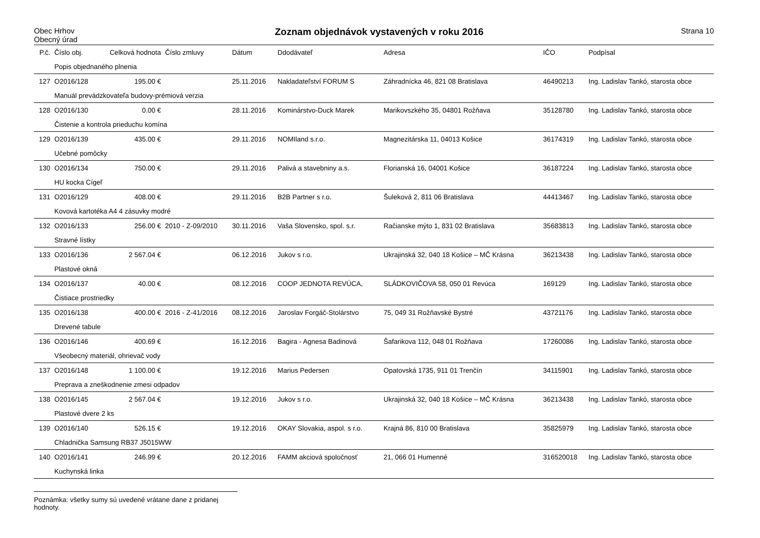Obec Hrhov
Obecný úrad
Zoznam objednávok vystavených v roku 2016
Strana 10
| P.č. | Číslo obj. | Celková hodnota | Číslo zmluvy | Dátum | Ddodávateľ | Adresa | IČO | Podpísal |
| --- | --- | --- | --- | --- | --- | --- | --- | --- |
| | Popis objednaného plnenia | | | | | | | |
| 127 | O2016/128 | 195.00 € | | 25.11.2016 | Nakladateľství FORUM S | Záhradnícka 46, 821 08 Bratislava | 46490213 | Ing. Ladislav Tankó, starosta obce |
| | Manuál prevádzkovateľa budovy-prémiová verzia | | | | | | | |
| 128 | O2016/130 | 0.00 € | | 28.11.2016 | Kominárstvo-Duck Marek | Marikovszkého 35, 04801 Rožňava | 35128780 | Ing. Ladislav Tankó, starosta obce |
| | Čistenie a kontrola prieduchu komína | | | | | | | |
| 129 | O2016/139 | 435.00 € | | 29.11.2016 | NOMIland s.r.o. | Magnezitárska 11, 04013 Košice | 36174319 | Ing. Ladislav Tankó, starosta obce |
| | Učebné pomôcky | | | | | | | |
| 130 | O2016/134 | 750.00 € | | 29.11.2016 | Palivá a stavebniny a.s. | Florianská 16, 04001 Košice | 36187224 | Ing. Ladislav Tankó, starosta obce |
| | HU kocka Cígeľ | | | | | | | |
| 131 | O2016/129 | 408.00 € | | 29.11.2016 | B2B Partner s r.o. | Šuleková 2, 811 06 Bratislava | 44413467 | Ing. Ladislav Tankó, starosta obce |
| | Kovová kartotéka A4 4 zásuvky modré | | | | | | | |
| 132 | O2016/133 | 256.00 € | 2010 - Z-09/2010 | 30.11.2016 | Vaša Slovensko, spol. s.r. | Račianske mýto 1, 831 02 Bratislava | 35683813 | Ing. Ladislav Tankó, starosta obce |
| | Stravné lístky | | | | | | | |
| 133 | O2016/136 | 2 567.04 € | | 06.12.2016 | Jukov s r.o. | Ukrajinská 32, 040 18 Košice – MČ Krásna | 36213438 | Ing. Ladislav Tankó, starosta obce |
| | Plastové okná | | | | | | | |
| 134 | O2016/137 | 40.00 € | | 08.12.2016 | COOP JEDNOTA REVÚCA, | SLÁDKOVIČOVA 58, 050 01 Revúca | 169129 | Ing. Ladislav Tankó, starosta obce |
| | Čistiace prostriedky | | | | | | | |
| 135 | O2016/138 | 400.00 € | 2016 - Z-41/2016 | 08.12.2016 | Jaroslav Forgáč-Stolárstvo | 75, 049 31 Rožňavské Bystré | 43721176 | Ing. Ladislav Tankó, starosta obce |
| | Drevené tabule | | | | | | | |
| 136 | O2016/146 | 400.69 € | | 16.12.2016 | Bagira - Agnesa Badinová | Šafarikova 112, 048 01 Rožňava | 17260086 | Ing. Ladislav Tankó, starosta obce |
| | Všeobecný materiál, ohrievač vody | | | | | | | |
| 137 | O2016/148 | 1 100.00 € | | 19.12.2016 | Marius Pedersen | Opatovská 1735, 911 01 Trenčín | 34115901 | Ing. Ladislav Tankó, starosta obce |
| | Preprava a zneškodnenie zmesi odpadov | | | | | | | |
| 138 | O2016/145 | 2 567.04 € | | 19.12.2016 | Jukov s r.o. | Ukrajinská 32, 040 18 Košice – MČ Krásna | 36213438 | Ing. Ladislav Tankó, starosta obce |
| | Plastové dvere 2 ks | | | | | | | |
| 139 | O2016/140 | 526.15 € | | 19.12.2016 | OKAY Slovakia, aspol. s r.o. | Krajná 86, 810 00 Bratislava | 35825979 | Ing. Ladislav Tankó, starosta obce |
| | Chladnička Samsung RB37 J5015WW | | | | | | | |
| 140 | O2016/141 | 246.99 € | | 20.12.2016 | FAMM akciová spoločnosť | 21, 066 01 Humenné | 316520018 | Ing. Ladislav Tankó, starosta obce |
| | Kuchynská linka | | | | | | | |
Poznámka: všetky sumy sú uvedené vrátane dane z pridanej hodnoty.